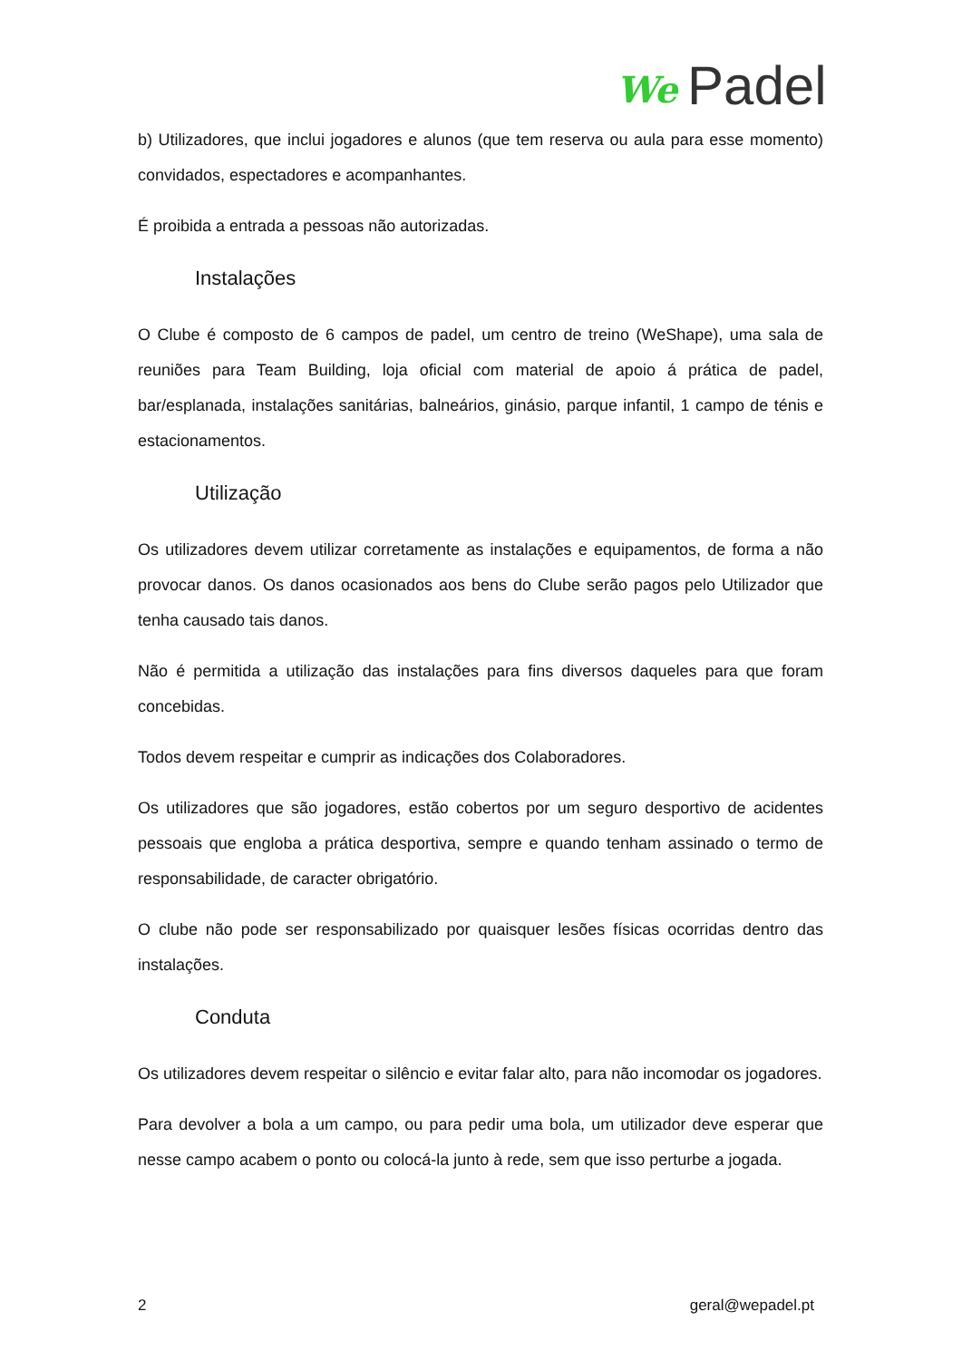We Padel
b) Utilizadores, que inclui jogadores e alunos (que tem reserva ou aula para esse momento) convidados, espectadores e acompanhantes.
É proibida a entrada a pessoas não autorizadas.
Instalações
O Clube é composto de 6 campos de padel, um centro de treino (WeShape), uma sala de reuniões para Team Building, loja oficial com material de apoio á prática de padel, bar/esplanada, instalações sanitárias, balneários, ginásio, parque infantil, 1 campo de ténis e estacionamentos.
Utilização
Os utilizadores devem utilizar corretamente as instalações e equipamentos, de forma a não provocar danos. Os danos ocasionados aos bens do Clube serão pagos pelo Utilizador que tenha causado tais danos.
Não é permitida a utilização das instalações para fins diversos daqueles para que foram concebidas.
Todos devem respeitar e cumprir as indicações dos Colaboradores.
Os utilizadores que são jogadores, estão cobertos por um seguro desportivo de acidentes pessoais que engloba a prática desportiva, sempre e quando tenham assinado o termo de responsabilidade, de caracter obrigatório.
O clube não pode ser responsabilizado por quaisquer lesões físicas ocorridas dentro das instalações.
Conduta
Os utilizadores devem respeitar o silêncio e evitar falar alto, para não incomodar os jogadores.
Para devolver a bola a um campo, ou para pedir uma bola, um utilizador deve esperar que nesse campo acabem o ponto ou colocá-la junto à rede, sem que isso perturbe a jogada.
2 geral@wepadel.pt